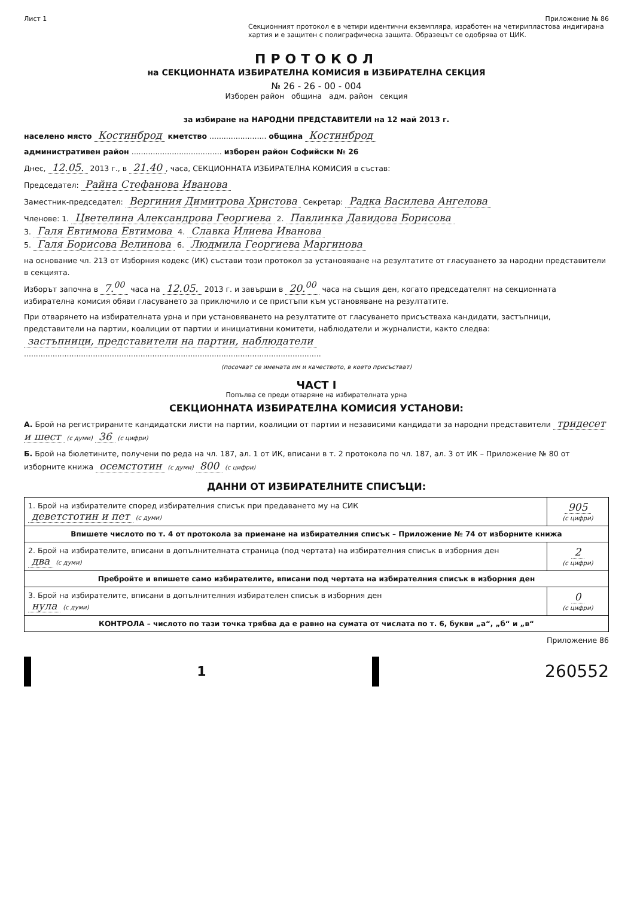Лист 1 Приложение № 86
Секционният протокол е в четири идентични екземпляра, изработен на четирипластова индигирана хартия и е защитен с полиграфическа защита. Образецът се одобрява от ЦИК.
ПРОТОКОЛ
на СЕКЦИОННАТА ИЗБИРАТЕЛНА КОМИСИЯ в ИЗБИРАТЕЛНА СЕКЦИЯ
№ 26 - 26 - 00 - 004
Изборен район община адм. район секция
за избиране на НАРОДНИ ПРЕДСТАВИТЕЛИ на 12 май 2013 г.
населено място Костинброд кметство ........................ община Костинброд
административен район ...................................... изборен район Софийски № 26
Днес, 12.05. 2013 г., в 21.40, часа, СЕКЦИОННАТА ИЗБИРАТЕЛНА КОМИСИЯ в състав:
Председател: Райна Стефанова Иванова
Заместник-председател: Вергиния Димитрова Христова Секретар: Радка Василева Ангелова
Членове: 1. Цветелина Александрова Георгиева 2. Павлинка Давидова Борисова
3. Галя Евтимова Евтимова 4. Славка Илиева Иванова
5. Галя Борисова Велинова 6. Людмила Георгиева Маргинова
на основание чл. 213 от Изборния кодекс (ИК) състави този протокол за установяване на резултатите от гласуването за народни представители в секцията.
Изборът започна в 7.<sup>00</sup> часа на 12.05. 2013 г. и завърши в 20.<sup>00</sup> часа на същия ден, когато председателят на секционната избирателна комисия обяви гласуването за приключило и се пристъпи към установяване на резултатите.
При отварянето на избирателната урна и при установяването на резултатите от гласуването присъстваха кандидати, застъпници, представители на партии, коалиции от партии и инициативни комитети, наблюдатели и журналисти, както следва:
застъпници, представители на партии, наблюдатели
.............................................................................................................................
(посочват се имената им и качеството, в което присъстват)
ЧАСТ I
Попълва се преди отваряне на избирателната урна
СЕКЦИОННАТА ИЗБИРАТЕЛНА КОМИСИЯ УСТАНОВИ:
А. Брой на регистрираните кандидатски листи на партии, коалиции от партии и независими кандидати за народни представители тридесет и шест (с думи) 36 (с цифри)
Б. Брой на бюлетините, получени по реда на чл. 187, ал. 1 от ИК, вписани в т. 2 протокола по чл. 187, ал. 3 от ИК – Приложение № 80 от изборните книжа осемстотин (с думи) 800 (с цифри)
ДАННИ ОТ ИЗБИРАТЕЛНИТЕ СПИСЪЦИ:
| 1. Брой на избирателите според избирателния списък при предаването му на СИК деветстотин и пет (с думи) | 905 (с цифри) |
| Впишете числото по т. 4 от протокола за приемане на избирателния списък – Приложение № 74 от изборните книжа | |
| 2. Брой на избирателите, вписани в допълнителната страница (под чертата) на избирателния списък в изборния ден два (с думи) | 2 (с цифри) |
| Пребройте и впишете само избирателите, вписани под чертата на избирателния списък в изборния ден | |
| 3. Брой на избирателите, вписани в допълнителния избирателен списък в изборния ден нула (с думи) | 0 (с цифри) |
| КОНТРОЛА – числото по тази точка трябва да е равно на сумата от числата по т. 6, букви „а“, „б“ и „в“ | |
Приложение 86
1
260552